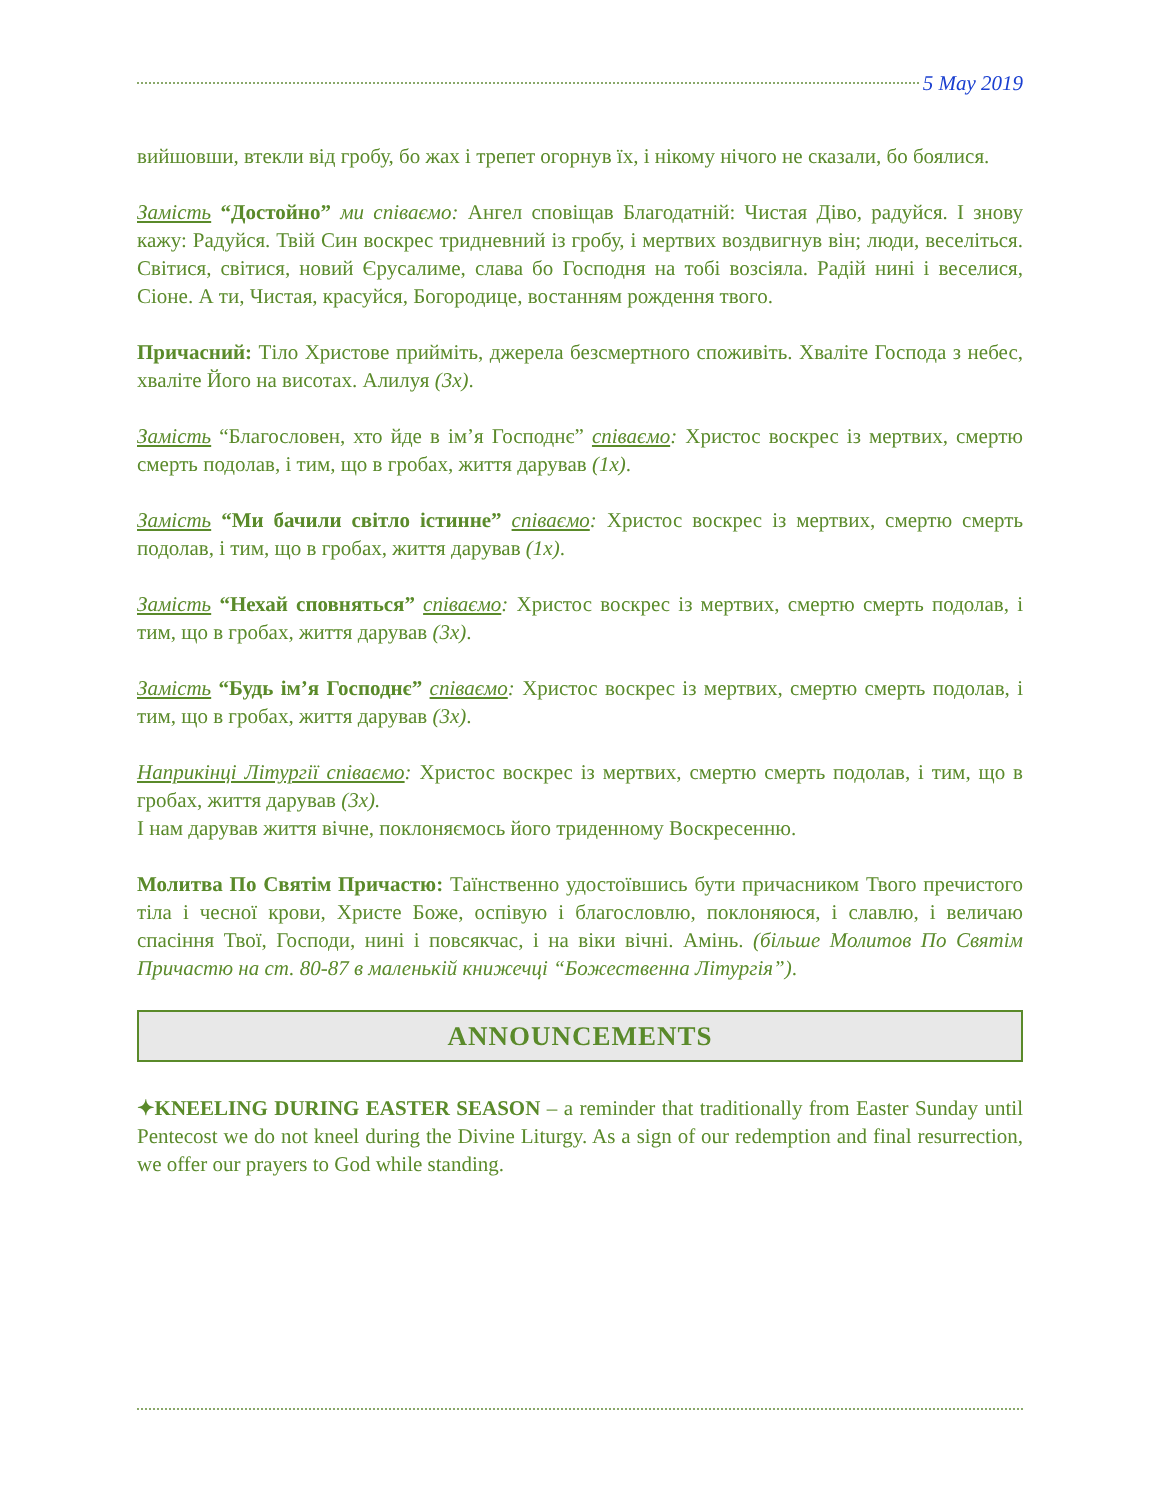5 May 2019
вийшовши, втекли від гробу, бо жах і трепет огорнув їх, і нікому нічого не сказали, бо боялися.
Замість “Достойно” ми співаємо: Ангел сповіщав Благодатній: Чистая Діво, радуйся. І знову кажу: Радуйся. Твій Син воскрес тридневний із гробу, і мертвих воздвигнув він; люди, веселіться. Світися, світися, новий Єрусалиме, слава бо Господня на тобі возсіяла. Радій нині і веселися, Сіоне. А ти, Чистая, красуйся, Богородице, востанням рождення твого.
Причасний: Тіло Христове прийміть, джерела безсмертного споживіть. Хваліте Господа з небес, хваліте Його на висотах. Алилуя (3x).
Замість “Благословен, хто йде в ім’я Господнє” співаємо: Христос воскрес із мертвих, смертю смерть подолав, і тим, що в гробах, життя дарував (1x).
Замість “Ми бачили світло істинне” співаємо: Христос воскрес із мертвих, смертю смерть подолав, і тим, що в гробах, життя дарував (1x).
Замість “Нехай сповняться” співаємо: Христос воскрес із мертвих, смертю смерть подолав, і тим, що в гробах, життя дарував (3x).
Замість “Будь ім’я Господнє” співаємо: Христос воскрес із мертвих, смертю смерть подолав, і тим, що в гробах, життя дарував (3x).
Наприкінці Літургії співаємо: Христос воскрес із мертвих, смертю смерть подолав, і тим, що в гробах, життя дарував (3x).
І нам дарував життя вічне, поклоняємось його триденному Воскресенню.
Молитва По Святім Причастю: Таїнственно удостоївшись бути причасником Твого пречистого тіла і чесної крови, Христе Боже, оспівую і благословлю, поклоняюся, і славлю, і величаю спасіння Твої, Господи, нині і повсякчас, і на віки вічні. Амінь. (більше Молитов По Святім Причастю на ст. 80-87 в маленькій книжечці “Божественна Літургія”).
ANNOUNCEMENTS
✦KNEELING DURING EASTER SEASON – a reminder that traditionally from Easter Sunday until Pentecost we do not kneel during the Divine Liturgy. As a sign of our redemption and final resurrection, we offer our prayers to God while standing.